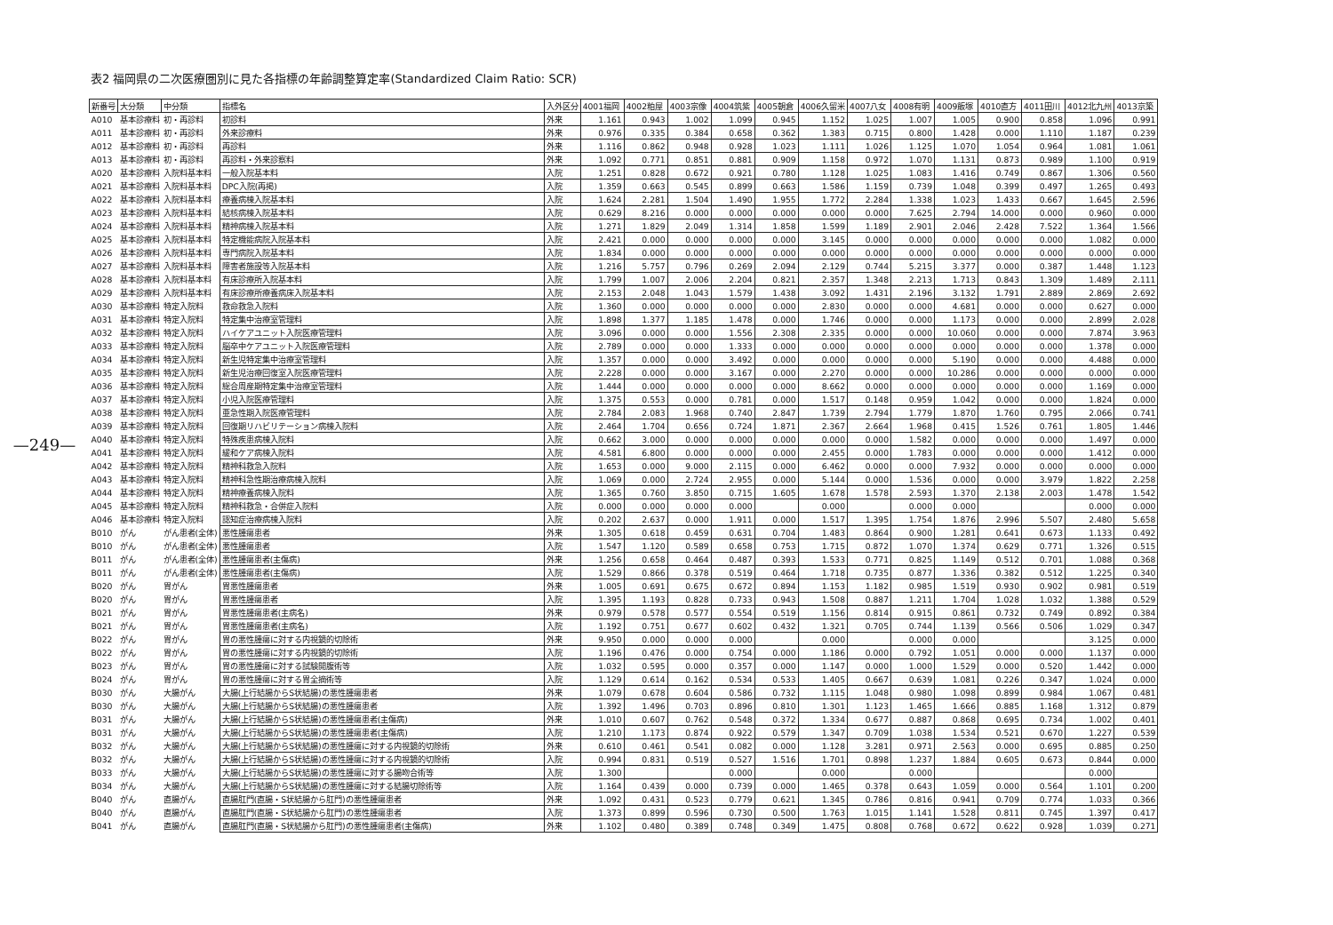—249—
表2 福岡県の二次医療圏別に見た各指標の年齢調整算定率(Standardized Claim Ratio: SCR)
| 新番号 | 大分類 | 中分類 | 指標名 | 入外区分 | 4001福岡 | 4002粕屋 | 4003宗像 | 4004筑紫 | 4005朝倉 | 4006久留米 | 4007八女 | 4008有明 | 4009飯塚 | 4010直方 | 4011田川 | 4012北九州 | 4013京築 |
| --- | --- | --- | --- | --- | --- | --- | --- | --- | --- | --- | --- | --- | --- | --- | --- | --- | --- |
| A010 | 基本診療料 | 初・再診料 | 初診料 | 外来 | 1.161 | 0.943 | 1.002 | 1.099 | 0.945 | 1.152 | 1.025 | 1.007 | 1.005 | 0.900 | 0.858 | 1.096 | 0.991 |
| A011 | 基本診療料 | 初・再診料 | 外来診療料 | 外来 | 0.976 | 0.335 | 0.384 | 0.658 | 0.362 | 1.383 | 0.715 | 0.800 | 1.428 | 0.000 | 1.110 | 1.187 | 0.239 |
| A012 | 基本診療料 | 初・再診料 | 再診料 | 外来 | 1.116 | 0.862 | 0.948 | 0.928 | 1.023 | 1.111 | 1.026 | 1.125 | 1.070 | 1.054 | 0.964 | 1.081 | 1.061 |
| A013 | 基本診療料 | 初・再診料 | 再診料・外来診察料 | 外来 | 1.092 | 0.771 | 0.851 | 0.881 | 0.909 | 1.158 | 0.972 | 1.070 | 1.131 | 0.873 | 0.989 | 1.100 | 0.919 |
| A020 | 基本診療料 | 入院料基本料 | 一般入院基本料 | 入院 | 1.251 | 0.828 | 0.672 | 0.921 | 0.780 | 1.128 | 1.025 | 1.083 | 1.416 | 0.749 | 0.867 | 1.306 | 0.560 |
| A021 | 基本診療料 | 入院料基本料 | DPC入院(再掲) | 入院 | 1.359 | 0.663 | 0.545 | 0.899 | 0.663 | 1.586 | 1.159 | 0.739 | 1.048 | 0.399 | 0.497 | 1.265 | 0.493 |
| A022 | 基本診療料 | 入院料基本料 | 療養病棟入院基本料 | 入院 | 1.624 | 2.281 | 1.504 | 1.490 | 1.955 | 1.772 | 2.284 | 1.338 | 1.023 | 1.433 | 0.667 | 1.645 | 2.596 |
| A023 | 基本診療料 | 入院料基本料 | 結核病棟入院基本料 | 入院 | 0.629 | 8.216 | 0.000 | 0.000 | 0.000 | 0.000 | 0.000 | 7.625 | 2.794 | 14.000 | 0.000 | 0.960 | 0.000 |
| A024 | 基本診療料 | 入院料基本料 | 精神病棟入院基本料 | 入院 | 1.271 | 1.829 | 2.049 | 1.314 | 1.858 | 1.599 | 1.189 | 2.901 | 2.046 | 2.428 | 7.522 | 1.364 | 1.566 |
| A025 | 基本診療料 | 入院料基本料 | 特定機能病院入院基本料 | 入院 | 2.421 | 0.000 | 0.000 | 0.000 | 0.000 | 3.145 | 0.000 | 0.000 | 0.000 | 0.000 | 0.000 | 1.082 | 0.000 |
| A026 | 基本診療料 | 入院料基本料 | 専門病院入院基本料 | 入院 | 1.834 | 0.000 | 0.000 | 0.000 | 0.000 | 0.000 | 0.000 | 0.000 | 0.000 | 0.000 | 0.000 | 0.000 | 0.000 |
| A027 | 基本診療料 | 入院料基本料 | 障害者施設等入院基本料 | 入院 | 1.216 | 5.757 | 0.796 | 0.269 | 2.094 | 2.129 | 0.744 | 5.215 | 3.377 | 0.000 | 0.387 | 1.448 | 1.123 |
| A028 | 基本診療料 | 入院料基本料 | 有床診療所入院基本料 | 入院 | 1.799 | 1.007 | 2.006 | 2.204 | 0.821 | 2.357 | 1.348 | 2.213 | 1.713 | 0.843 | 1.309 | 1.489 | 2.111 |
| A029 | 基本診療料 | 入院料基本料 | 有床診療所療養病床入院基本料 | 入院 | 2.153 | 2.048 | 1.043 | 1.579 | 1.438 | 3.092 | 1.431 | 2.196 | 3.132 | 1.791 | 2.889 | 2.869 | 2.692 |
| A030 | 基本診療料 | 特定入院料 | 救命救急入院料 | 入院 | 1.360 | 0.000 | 0.000 | 0.000 | 0.000 | 2.830 | 0.000 | 0.000 | 4.681 | 0.000 | 0.000 | 0.627 | 0.000 |
| A031 | 基本診療料 | 特定入院料 | 特定集中治療室管理料 | 入院 | 1.898 | 1.377 | 1.185 | 1.478 | 0.000 | 1.746 | 0.000 | 0.000 | 1.173 | 0.000 | 0.000 | 2.899 | 2.028 |
| A032 | 基本診療料 | 特定入院料 | ハイケアユニット入院医療管理料 | 入院 | 3.096 | 0.000 | 0.000 | 1.556 | 2.308 | 2.335 | 0.000 | 0.000 | 10.060 | 0.000 | 0.000 | 7.874 | 3.963 |
| A033 | 基本診療料 | 特定入院料 | 脳卒中ケアユニット入院医療管理料 | 入院 | 2.789 | 0.000 | 0.000 | 1.333 | 0.000 | 0.000 | 0.000 | 0.000 | 0.000 | 0.000 | 0.000 | 1.378 | 0.000 |
| A034 | 基本診療料 | 特定入院料 | 新生児特定集中治療室管理料 | 入院 | 1.357 | 0.000 | 0.000 | 3.492 | 0.000 | 0.000 | 0.000 | 0.000 | 5.190 | 0.000 | 0.000 | 4.488 | 0.000 |
| A035 | 基本診療料 | 特定入院料 | 新生児治療回復室入院医療管理料 | 入院 | 2.228 | 0.000 | 0.000 | 3.167 | 0.000 | 2.270 | 0.000 | 0.000 | 10.286 | 0.000 | 0.000 | 0.000 | 0.000 |
| A036 | 基本診療料 | 特定入院料 | 総合周産期特定集中治療室管理料 | 入院 | 1.444 | 0.000 | 0.000 | 0.000 | 0.000 | 8.662 | 0.000 | 0.000 | 0.000 | 0.000 | 0.000 | 1.169 | 0.000 |
| A037 | 基本診療料 | 特定入院料 | 小児入院医療管理料 | 入院 | 1.375 | 0.553 | 0.000 | 0.781 | 0.000 | 1.517 | 0.148 | 0.959 | 1.042 | 0.000 | 0.000 | 1.824 | 0.000 |
| A038 | 基本診療料 | 特定入院料 | 亜急性期入院医療管理料 | 入院 | 2.784 | 2.083 | 1.968 | 0.740 | 2.847 | 1.739 | 2.794 | 1.779 | 1.870 | 1.760 | 0.795 | 2.066 | 0.741 |
| A039 | 基本診療料 | 特定入院料 | 回復期リハビリテーション病棟入院料 | 入院 | 2.464 | 1.704 | 0.656 | 0.724 | 1.871 | 2.367 | 2.664 | 1.968 | 0.415 | 1.526 | 0.761 | 1.805 | 1.446 |
| A040 | 基本診療料 | 特定入院料 | 特殊疾患病棟入院料 | 入院 | 0.662 | 3.000 | 0.000 | 0.000 | 0.000 | 0.000 | 0.000 | 1.582 | 0.000 | 0.000 | 0.000 | 1.497 | 0.000 |
| A041 | 基本診療料 | 特定入院料 | 緩和ケア病棟入院料 | 入院 | 4.581 | 6.800 | 0.000 | 0.000 | 0.000 | 2.455 | 0.000 | 1.783 | 0.000 | 0.000 | 0.000 | 1.412 | 0.000 |
| A042 | 基本診療料 | 特定入院料 | 精神科救急入院料 | 入院 | 1.653 | 0.000 | 9.000 | 2.115 | 0.000 | 6.462 | 0.000 | 0.000 | 7.932 | 0.000 | 0.000 | 0.000 | 0.000 |
| A043 | 基本診療料 | 特定入院料 | 精神科急性期治療病棟入院料 | 入院 | 1.069 | 0.000 | 2.724 | 2.955 | 0.000 | 5.144 | 0.000 | 1.536 | 0.000 | 0.000 | 3.979 | 1.822 | 2.258 |
| A044 | 基本診療料 | 特定入院料 | 精神療養病棟入院料 | 入院 | 1.365 | 0.760 | 3.850 | 0.715 | 1.605 | 1.678 | 1.578 | 2.593 | 1.370 | 2.138 | 2.003 | 1.478 | 1.542 |
| A045 | 基本診療料 | 特定入院料 | 精神科救急・合併症入院料 | 入院 | 0.000 | 0.000 | 0.000 | 0.000 | | 0.000 | | 0.000 | 0.000 | | | 0.000 | 0.000 |
| A046 | 基本診療料 | 特定入院料 | 認知症治療病棟入院料 | 入院 | 0.202 | 2.637 | 0.000 | 1.911 | 0.000 | 1.517 | 1.395 | 1.754 | 1.876 | 2.996 | 5.507 | 2.480 | 5.658 |
| B010 | がん | がん患者(全体) | 悪性腫瘍患者 | 外来 | 1.305 | 0.618 | 0.459 | 0.631 | 0.704 | 1.483 | 0.864 | 0.900 | 1.281 | 0.641 | 0.673 | 1.133 | 0.492 |
| B010 | がん | がん患者(全体) | 悪性腫瘍患者 | 入院 | 1.547 | 1.120 | 0.589 | 0.658 | 0.753 | 1.715 | 0.872 | 1.070 | 1.374 | 0.629 | 0.771 | 1.326 | 0.515 |
| B011 | がん | がん患者(全体) | 悪性腫瘍患者(主傷病) | 外来 | 1.256 | 0.658 | 0.464 | 0.487 | 0.393 | 1.533 | 0.771 | 0.825 | 1.149 | 0.512 | 0.701 | 1.088 | 0.368 |
| B011 | がん | がん患者(全体) | 悪性腫瘍患者(主傷病) | 入院 | 1.529 | 0.866 | 0.378 | 0.519 | 0.464 | 1.718 | 0.735 | 0.877 | 1.336 | 0.382 | 0.512 | 1.225 | 0.340 |
| B020 | がん | 胃がん | 胃悪性腫瘍患者 | 外来 | 1.005 | 0.691 | 0.675 | 0.672 | 0.894 | 1.153 | 1.182 | 0.985 | 1.519 | 0.930 | 0.902 | 0.981 | 0.519 |
| B020 | がん | 胃がん | 胃悪性腫瘍患者 | 入院 | 1.395 | 1.193 | 0.828 | 0.733 | 0.943 | 1.508 | 0.887 | 1.211 | 1.704 | 1.028 | 1.032 | 1.388 | 0.529 |
| B021 | がん | 胃がん | 胃悪性腫瘍患者(主病名) | 外来 | 0.979 | 0.578 | 0.577 | 0.554 | 0.519 | 1.156 | 0.814 | 0.915 | 0.861 | 0.732 | 0.749 | 0.892 | 0.384 |
| B021 | がん | 胃がん | 胃悪性腫瘍患者(主病名) | 入院 | 1.192 | 0.751 | 0.677 | 0.602 | 0.432 | 1.321 | 0.705 | 0.744 | 1.139 | 0.566 | 0.506 | 1.029 | 0.347 |
| B022 | がん | 胃がん | 胃の悪性腫瘍に対する内視鏡的切除術 | 外来 | 9.950 | 0.000 | 0.000 | 0.000 | | 0.000 | | 0.000 | 0.000 | | | 3.125 | 0.000 |
| B022 | がん | 胃がん | 胃の悪性腫瘍に対する内視鏡的切除術 | 入院 | 1.196 | 0.476 | 0.000 | 0.754 | 0.000 | 1.186 | 0.000 | 0.792 | 1.051 | 0.000 | 0.000 | 1.137 | 0.000 |
| B023 | がん | 胃がん | 胃の悪性腫瘍に対する試験開腹術等 | 入院 | 1.032 | 0.595 | 0.000 | 0.357 | 0.000 | 1.147 | 0.000 | 1.000 | 1.529 | 0.000 | 0.520 | 1.442 | 0.000 |
| B024 | がん | 胃がん | 胃の悪性腫瘍に対する胃全摘術等 | 入院 | 1.129 | 0.614 | 0.162 | 0.534 | 0.533 | 1.405 | 0.667 | 0.639 | 1.081 | 0.226 | 0.347 | 1.024 | 0.000 |
| B030 | がん | 大腸がん | 大腸(上行結腸からS状結腸)の悪性腫瘍患者 | 外来 | 1.079 | 0.678 | 0.604 | 0.586 | 0.732 | 1.115 | 1.048 | 0.980 | 1.098 | 0.899 | 0.984 | 1.067 | 0.481 |
| B030 | がん | 大腸がん | 大腸(上行結腸からS状結腸)の悪性腫瘍患者 | 入院 | 1.392 | 1.496 | 0.703 | 0.896 | 0.810 | 1.301 | 1.123 | 1.465 | 1.666 | 0.885 | 1.168 | 1.312 | 0.879 |
| B031 | がん | 大腸がん | 大腸(上行結腸からS状結腸)の悪性腫瘍患者(主傷病) | 外来 | 1.010 | 0.607 | 0.762 | 0.548 | 0.372 | 1.334 | 0.677 | 0.887 | 0.868 | 0.695 | 0.734 | 1.002 | 0.401 |
| B031 | がん | 大腸がん | 大腸(上行結腸からS状結腸)の悪性腫瘍患者(主傷病) | 入院 | 1.210 | 1.173 | 0.874 | 0.922 | 0.579 | 1.347 | 0.709 | 1.038 | 1.534 | 0.521 | 0.670 | 1.227 | 0.539 |
| B032 | がん | 大腸がん | 大腸(上行結腸からS状結腸)の悪性腫瘍に対する内視鏡的切除術 | 外来 | 0.610 | 0.461 | 0.541 | 0.082 | 0.000 | 1.128 | 3.281 | 0.971 | 2.563 | 0.000 | 0.695 | 0.885 | 0.250 |
| B032 | がん | 大腸がん | 大腸(上行結腸からS状結腸)の悪性腫瘍に対する内視鏡的切除術 | 入院 | 0.994 | 0.831 | 0.519 | 0.527 | 1.516 | 1.701 | 0.898 | 1.237 | 1.884 | 0.605 | 0.673 | 0.844 | 0.000 |
| B033 | がん | 大腸がん | 大腸(上行結腸からS状結腸)の悪性腫瘍に対する腸吻合術等 | 入院 | 1.300 | | | 0.000 | | 0.000 | | 0.000 | | | | 0.000 | |
| B034 | がん | 大腸がん | 大腸(上行結腸からS状結腸)の悪性腫瘍に対する結腸切除術等 | 入院 | 1.164 | 0.439 | 0.000 | 0.739 | 0.000 | 1.465 | 0.378 | 0.643 | 1.059 | 0.000 | 0.564 | 1.101 | 0.200 |
| B040 | がん | 直腸がん | 直腸肛門(直腸・S状結腸から肛門)の悪性腫瘍患者 | 外来 | 1.092 | 0.431 | 0.523 | 0.779 | 0.621 | 1.345 | 0.786 | 0.816 | 0.941 | 0.709 | 0.774 | 1.033 | 0.366 |
| B040 | がん | 直腸がん | 直腸肛門(直腸・S状結腸から肛門)の悪性腫瘍患者 | 入院 | 1.373 | 0.899 | 0.596 | 0.730 | 0.500 | 1.763 | 1.015 | 1.141 | 1.528 | 0.811 | 0.745 | 1.397 | 0.417 |
| B041 | がん | 直腸がん | 直腸肛門(直腸・S状結腸から肛門)の悪性腫瘍患者(主傷病) | 外来 | 1.102 | 0.480 | 0.389 | 0.748 | 0.349 | 1.475 | 0.808 | 0.768 | 0.672 | 0.622 | 0.928 | 1.039 | 0.271 |